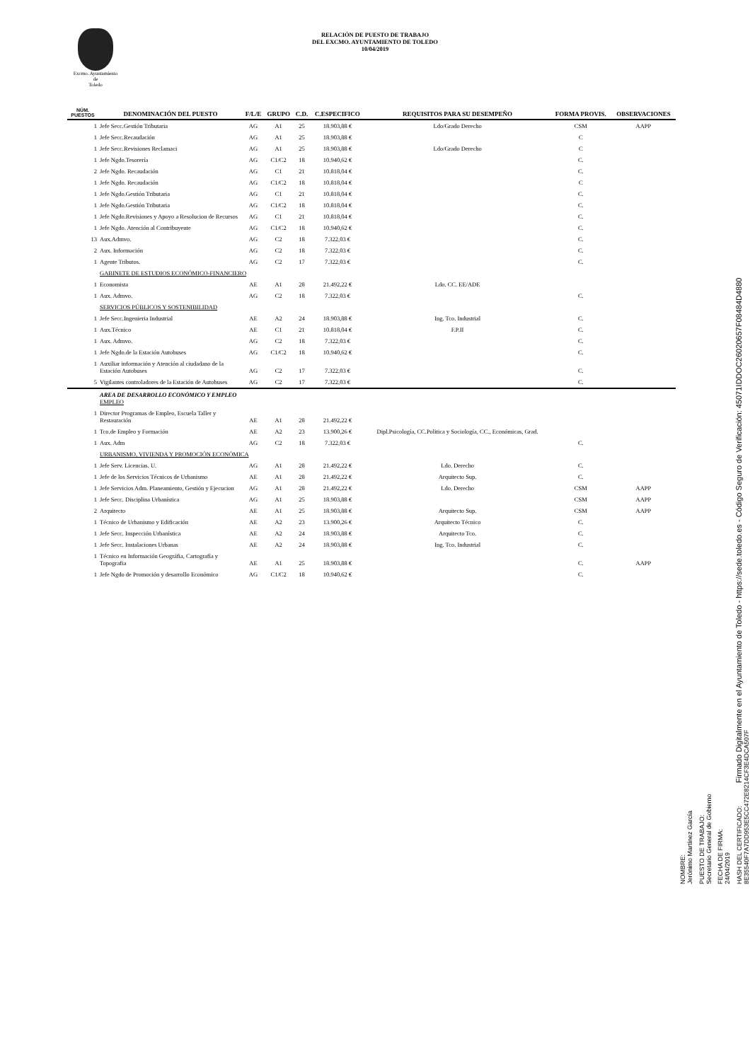Excmo. Ayuntamiento
de
Toledo
RELACIÓN DE PUESTO DE TRABAJO
DEL EXCMO. AYUNTAMIENTO DE TOLEDO
10/04/2019
| NÚM. PUESTOS | DENOMINACIÓN DEL PUESTO | F/L/E | GRUPO | C.D. | C.ESPECIFICO | REQUISITOS PARA SU DESEMPEÑO | FORMA PROVIS. | OBSERVACIONES |
| --- | --- | --- | --- | --- | --- | --- | --- | --- |
| 1 | Jefe Secc.Gestión Tributaria | AG | A1 | 25 | 18.903,88 € | Ldo/Grado Derecho | CSM | AAPP |
| 1 | Jefe Secc.Recaudación | AG | A1 | 25 | 18.903,88 € | | C | |
| 1 | Jefe Secc.Revisiones Reclamaci | AG | A1 | 25 | 18.903,88 € | Ldo/Grado Derecho | C | |
| 1 | Jefe Ngdo.Tesorería | AG | C1/C2 | 18 | 10.940,62 € | | C. | |
| 2 | Jefe Ngdo. Recaudación | AG | C1 | 21 | 10.818,04 € | | C. | |
| 1 | Jefe Ngdo. Recaudación | AG | C1/C2 | 18 | 10.818,04 € | | C | |
| 1 | Jefe Ngdo.Gestión Tributaria | AG | C1 | 21 | 10.818,04 € | | C. | |
| 1 | Jefe Ngdo.Gestión Tributaria | AG | C1/C2 | 18 | 10.818,04 € | | C. | |
| 1 | Jefe Ngdo.Revisiones y Apoyo a Resolucion de Recursos | AG | C1 | 21 | 10.818,04 € | | C. | |
| 1 | Jefe Ngdo. Atención al Contribuyente | AG | C1/C2 | 18 | 10.940,62 € | | C. | |
| 13 | Aux.Admvo. | AG | C2 | 18 | 7.322,03 € | | C. | |
| 2 | Aux. Información | AG | C2 | 18 | 7.322,03 € | | C. | |
| 1 | Agente Tributos. | AG | C2 | 17 | 7.322,03 € | | C. | |
| | GABINETE DE ESTUDIOS ECONÓMICO-FINANCIERO | | | | | | | |
| 1 | Economista | AE | A1 | 28 | 21.492,22 € | Ldo. CC. EE/ADE | | |
| 1 | Aux. Admvo. | AG | C2 | 18 | 7.322,03 € | | C. | |
| | SERVICIOS PÚBLICOS Y SOSTENIBILIDAD | | | | | | | |
| 1 | Jefe Secc.Ingenieria Industrial | AE | A2 | 24 | 18.903,88 € | Ing. Tco. Industrial | C. | |
| 1 | Aux.Técnico | AE | C1 | 21 | 10.818,04 € | F.P.II | C. | |
| 1 | Aux. Admvo. | AG | C2 | 18 | 7.322,03 € | | C. | |
| 1 | Jefe Ngdo.de la Estación Autobuses | AG | C1/C2 | 18 | 10.940,62 € | | C. | |
| 1 | Auxiliar información y Atención al ciudadano de la Estación Autobuses | AG | C2 | 17 | 7.322,03 € | | C. | |
| 5 | Vigilantes controladores de la Estación de Autobuses | AG | C2 | 17 | 7.322,03 € | | C. | |
| | AREA DE DESARROLLO ECONÓMICO Y EMPLEO EMPLEO | | | | | | | |
| 1 | Director Programas de Empleo, Escuela Taller y Restauración | AE | A1 | 28 | 21.492,22 € | | | |
| 1 | Tco.de Empleo y Formación | AE | A2 | 23 | 13.900,26 € | Dipl.Psicología, CC.Politica y Sociología, CC., Económicas, Grad. | | |
| 1 | Aux. Adm | AG | C2 | 18 | 7.322,03 € | | C. | |
| | URBANISMO, VIVIENDA Y PROMOCIÓN ECONÓMICA | | | | | | | |
| 1 | Jefe Serv. Licencias. U. | AG | A1 | 28 | 21.492,22 € | Ldo. Derecho | C. | |
| 1 | Jefe de los Servicios Técnicos de Urbanismo | AE | A1 | 28 | 21.492,22 € | Arquitecto Sup. | C. | |
| 1 | Jefe Servicios Adm. Planeamiento, Gestión y Ejecucion | AG | A1 | 28 | 21.492,22 € | Ldo. Derecho | CSM | AAPP |
| 1 | Jefe Secc. Disciplina Urbanística | AG | A1 | 25 | 18.903,88 € | | CSM | AAPP |
| 2 | Arquitecto | AE | A1 | 25 | 18.903,88 € | Arquitecto Sup. | CSM | AAPP |
| 1 | Técnico de Urbanismo y Edificación | AE | A2 | 23 | 13.900,26 € | Arquitecto Técnico | C. | |
| 1 | Jefe Secc. Inspección Urbanística | AE | A2 | 24 | 18.903,88 € | Arquitecto Tco. | C. | |
| 1 | Jefe Secc. Instalaciones Urbanas | AE | A2 | 24 | 18.903,88 € | Ing. Tco. Industrial | C. | |
| 1 | Técnico en Información Geográfia, Cartografía y Topografia | AE | A1 | 25 | 18.903,88 € | | C. | AAPP |
| 1 | Jefe Ngdo de Promoción y desarrollo Económico | AG | C1/C2 | 18 | 10.940,62 € | | C. | |
NOMBRE:
Jerónimo Martínez García
PUESTO DE TRABAJO:
Secretario General de Gobierno
FECHA DE FIRMA:
24/04/2019
HASH DEL CERTIFICADO:
8E35540F7A7DD953E5CC472E8214CF3E4DCA507F
Firmado Digitalmente en el Ayuntamiento de Toledo - https://sede.toledo.es - Código Seguro de Verificación: 45071IDDOC26020657F08484D4880